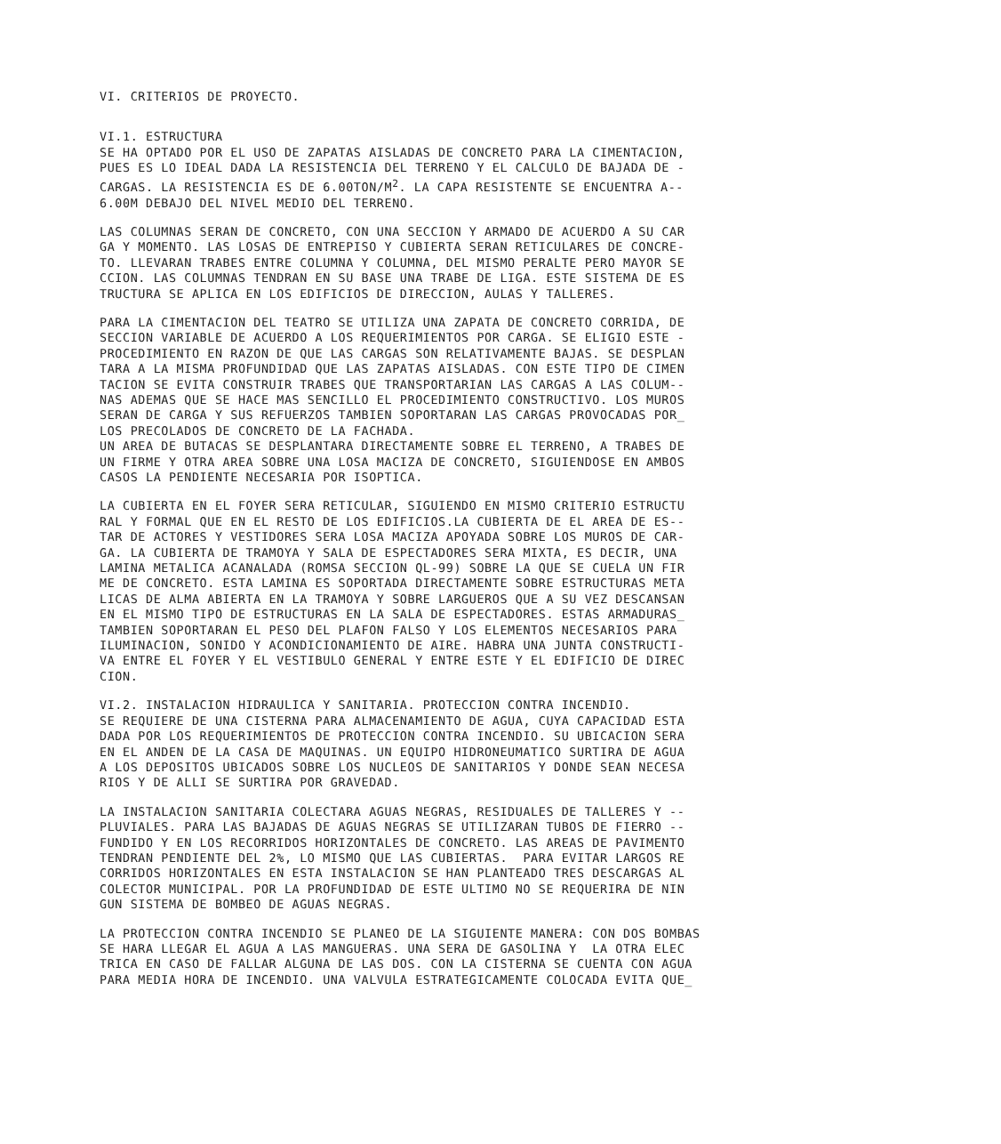VI. CRITERIOS DE PROYECTO.
VI.1. ESTRUCTURA SE HA OPTADO POR EL USO DE ZAPATAS AISLADAS DE CONCRETO PARA LA CIMENTACION, PUES ES LO IDEAL DADA LA RESISTENCIA DEL TERRENO Y EL CALCULO DE BAJADA DE - CARGAS. LA RESISTENCIA ES DE 6.00TON/M<sup>2</sup>. LA CAPA RESISTENTE SE ENCUENTRA A-- 6.00M DEBAJO DEL NIVEL MEDIO DEL TERRENO.
LAS COLUMNAS SERAN DE CONCRETO, CON UNA SECCION Y ARMADO DE ACUERDO A SU CAR GA Y MOMENTO. LAS LOSAS DE ENTREPISO Y CUBIERTA SERAN RETICULARES DE CONCRE- TO. LLEVARAN TRABES ENTRE COLUMNA Y COLUMNA, DEL MISMO PERALTE PERO MAYOR SE CCION. LAS COLUMNAS TENDRAN EN SU BASE UNA TRABE DE LIGA. ESTE SISTEMA DE ES TRUCTURA SE APLICA EN LOS EDIFICIOS DE DIRECCION, AULAS Y TALLERES.
PARA LA CIMENTACION DEL TEATRO SE UTILIZA UNA ZAPATA DE CONCRETO CORRIDA, DE SECCION VARIABLE DE ACUERDO A LOS REQUERIMIENTOS POR CARGA. SE ELIGIO ESTE - PROCEDIMIENTO EN RAZON DE QUE LAS CARGAS SON RELATIVAMENTE BAJAS. SE DESPLAN TARA A LA MISMA PROFUNDIDAD QUE LAS ZAPATAS AISLADAS. CON ESTE TIPO DE CIMEN TACION SE EVITA CONSTRUIR TRABES QUE TRANSPORTARIAN LAS CARGAS A LAS COLUM-- NAS ADEMAS QUE SE HACE MAS SENCILLO EL PROCEDIMIENTO CONSTRUCTIVO. LOS MUROS SERAN DE CARGA Y SUS REFUERZOS TAMBIEN SOPORTARAN LAS CARGAS PROVOCADAS POR_ LOS PRECOLADOS DE CONCRETO DE LA FACHADA. UN AREA DE BUTACAS SE DESPLANTARA DIRECTAMENTE SOBRE EL TERRENO, A TRABES DE UN FIRME Y OTRA AREA SOBRE UNA LOSA MACIZA DE CONCRETO, SIGUIENDOSE EN AMBOS CASOS LA PENDIENTE NECESARIA POR ISOPTICA.
LA CUBIERTA EN EL FOYER SERA RETICULAR, SIGUIENDO EN MISMO CRITERIO ESTRUCTU RAL Y FORMAL QUE EN EL RESTO DE LOS EDIFICIOS.LA CUBIERTA DE EL AREA DE ES-- TAR DE ACTORES Y VESTIDORES SERA LOSA MACIZA APOYADA SOBRE LOS MUROS DE CAR- GA. LA CUBIERTA DE TRAMOYA Y SALA DE ESPECTADORES SERA MIXTA, ES DECIR, UNA LAMINA METALICA ACANALADA (ROMSA SECCION QL-99) SOBRE LA QUE SE CUELA UN FIR ME DE CONCRETO. ESTA LAMINA ES SOPORTADA DIRECTAMENTE SOBRE ESTRUCTURAS META LICAS DE ALMA ABIERTA EN LA TRAMOYA Y SOBRE LARGUEROS QUE A SU VEZ DESCANSAN EN EL MISMO TIPO DE ESTRUCTURAS EN LA SALA DE ESPECTADORES. ESTAS ARMADURAS_ TAMBIEN SOPORTARAN EL PESO DEL PLAFON FALSO Y LOS ELEMENTOS NECESARIOS PARA ILUMINACION, SONIDO Y ACONDICIONAMIENTO DE AIRE. HABRA UNA JUNTA CONSTRUCTI- VA ENTRE EL FOYER Y EL VESTIBULO GENERAL Y ENTRE ESTE Y EL EDIFICIO DE DIREC CION.
VI.2. INSTALACION HIDRAULICA Y SANITARIA. PROTECCION CONTRA INCENDIO. SE REQUIERE DE UNA CISTERNA PARA ALMACENAMIENTO DE AGUA, CUYA CAPACIDAD ESTA DADA POR LOS REQUERIMIENTOS DE PROTECCION CONTRA INCENDIO. SU UBICACION SERA EN EL ANDEN DE LA CASA DE MAQUINAS. UN EQUIPO HIDRONEUMATICO SURTIRA DE AGUA A LOS DEPOSITOS UBICADOS SOBRE LOS NUCLEOS DE SANITARIOS Y DONDE SEAN NECESA RIOS Y DE ALLI SE SURTIRA POR GRAVEDAD.
LA INSTALACION SANITARIA COLECTARA AGUAS NEGRAS, RESIDUALES DE TALLERES Y -- PLUVIALES. PARA LAS BAJADAS DE AGUAS NEGRAS SE UTILIZARAN TUBOS DE FIERRO -- FUNDIDO Y EN LOS RECORRIDOS HORIZONTALES DE CONCRETO. LAS AREAS DE PAVIMENTO TENDRAN PENDIENTE DEL 2%, LO MISMO QUE LAS CUBIERTAS. PARA EVITAR LARGOS RE CORRIDOS HORIZONTALES EN ESTA INSTALACION SE HAN PLANTEADO TRES DESCARGAS AL COLECTOR MUNICIPAL. POR LA PROFUNDIDAD DE ESTE ULTIMO NO SE REQUERIRA DE NIN GUN SISTEMA DE BOMBEO DE AGUAS NEGRAS.
LA PROTECCION CONTRA INCENDIO SE PLANEO DE LA SIGUIENTE MANERA: CON DOS BOMBAS SE HARA LLEGAR EL AGUA A LAS MANGUERAS. UNA SERA DE GASOLINA Y LA OTRA ELEC TRICA EN CASO DE FALLAR ALGUNA DE LAS DOS. CON LA CISTERNA SE CUENTA CON AGUA PARA MEDIA HORA DE INCENDIO. UNA VALVULA ESTRATEGICAMENTE COLOCADA EVITA QUE_